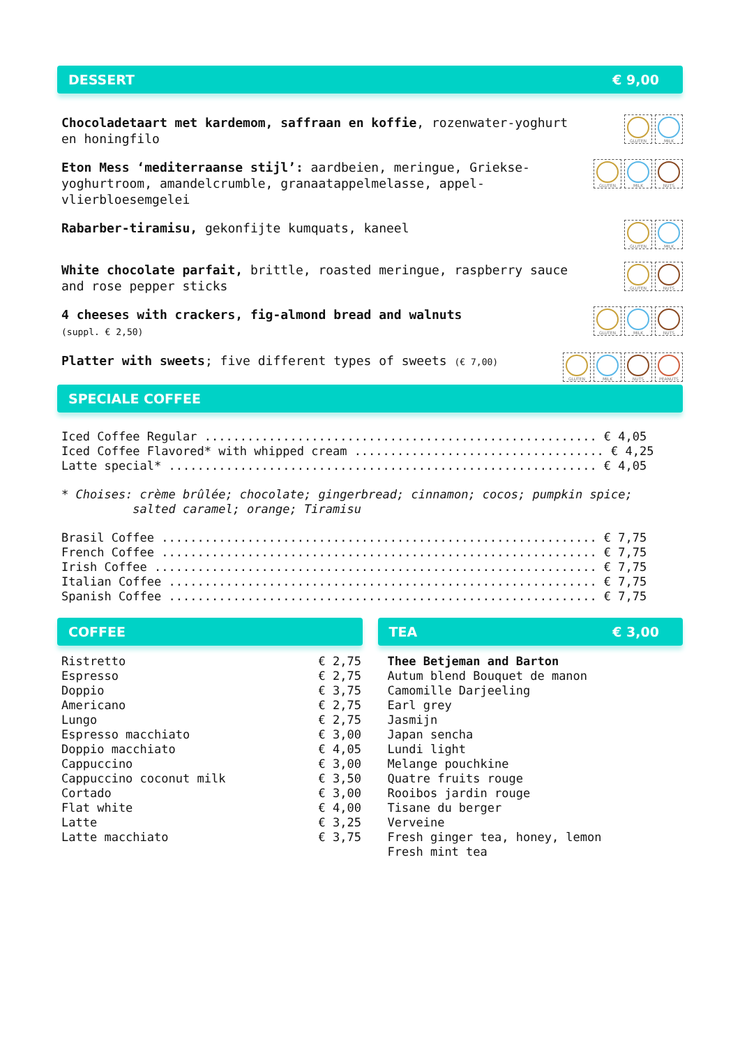DESSERT € 9,00
Chocoladetaart met kardemom, saffraan en koffie, rozenwater-yoghurt en honingfilo
GLUTEN MILK
Eton Mess ‘mediterraanse stijl’: aardbeien, meringue, Griekse-yoghurtroom, amandelcrumble, granaatappelmelasse, appel-vlierbloesemgelei
GLUTEN MILK NUTS
Rabarber-tiramisu, gekonfijte kumquats, kaneel
GLUTEN MILK
White chocolate parfait, brittle, roasted meringue, raspberry sauce and rose pepper sticks
GLUTEN NUTS
4 cheeses with crackers, fig-almond bread and walnuts
(suppl. € 2,50)
GLUTEN MILK NUTS
Platter with sweets; five different types of sweets (€ 7,00)
GLUTEN MILK NUTS PEANUTS
SPECIALE COFFEE
Iced Coffee Regular ....................................................... € 4,05 Iced Coffee Flavored* with whipped cream ................................... € 4,25 Latte special* ............................................................ € 4,05
* Choises: crème brûlée; chocolate; gingerbread; cinnamon; cocos; pumpkin spice; salted caramel; orange; Tiramisu
Brasil Coffee ............................................................. € 7,75 French Coffee ............................................................. € 7,75 Irish Coffee .............................................................. € 7,75 Italian Coffee ............................................................ € 7,75 Spanish Coffee ............................................................ € 7,75
COFFEE
| Ristretto | € 2,75 |
| Espresso | € 2,75 |
| Doppio | € 3,75 |
| Americano | € 2,75 |
| Lungo | € 2,75 |
| Espresso macchiato | € 3,00 |
| Doppio macchiato | € 4,05 |
| Cappuccino | € 3,00 |
| Cappuccino coconut milk | € 3,50 |
| Cortado | € 3,00 |
| Flat white | € 4,00 |
| Latte | € 3,25 |
| Latte macchiato | € 3,75 |
TEA € 3,00
Thee Betjeman and Barton
Autum blend Bouquet de manon
Camomille Darjeeling
Earl grey
Jasmijn
Japan sencha
Lundi light
Melange pouchkine
Quatre fruits rouge
Rooibos jardin rouge
Tisane du berger
Verveine
Fresh ginger tea, honey, lemon
Fresh mint tea